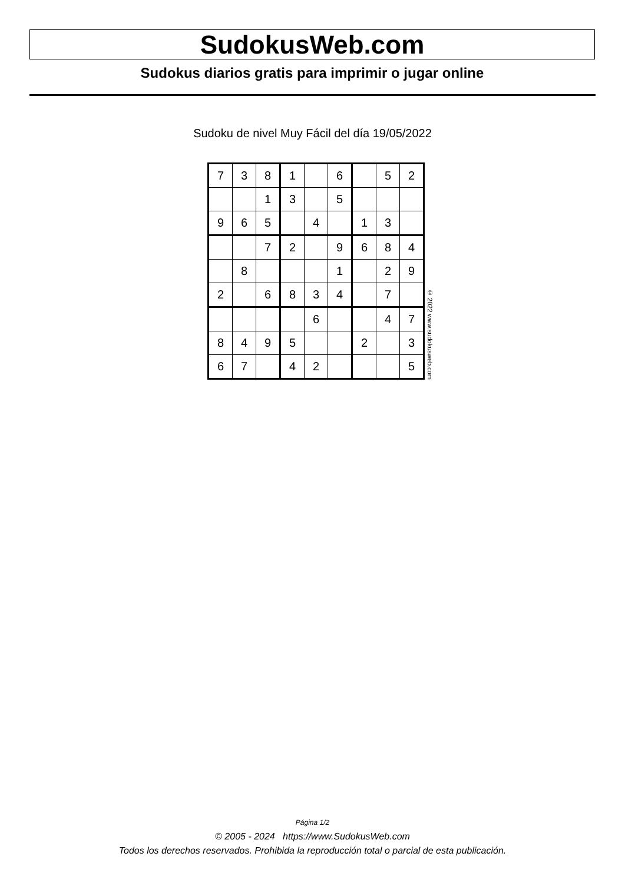SudokusWeb.com
Sudokus diarios gratis para imprimir o jugar online
Sudoku de nivel Muy Fácil del día 19/05/2022
| 7 | 3 | 8 | 1 | | 6 | | 5 | 2 |
| | | 1 | 3 | | 5 | | | |
| 9 | 6 | 5 | | 4 | | 1 | 3 | |
| | | 7 | 2 | | 9 | 6 | 8 | 4 |
| | 8 | | | | 1 | | 2 | 9 |
| 2 | | 6 | 8 | 3 | 4 | | 7 | |
| | | | | 6 | | | 4 | 7 |
| 8 | 4 | 9 | 5 | | | 2 | | 3 |
| 6 | 7 | | 4 | 2 | | | | 5 |
© 2022 www.sudokusweb.com
Página 1/2
© 2005 - 2024 https://www.SudokusWeb.com
Todos los derechos reservados. Prohibida la reproducción total o parcial de esta publicación.